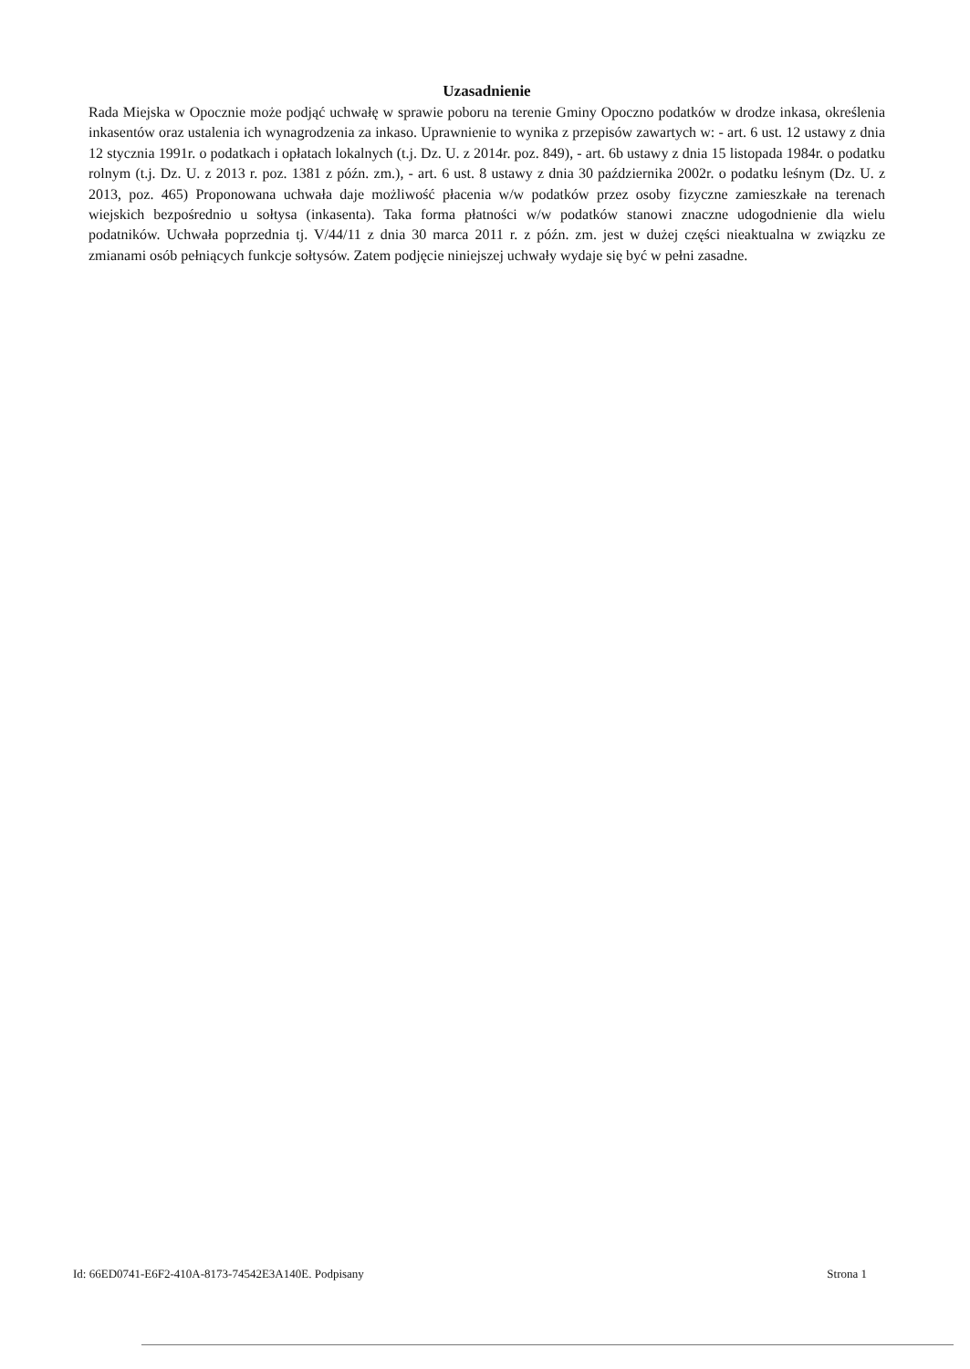Uzasadnienie
Rada Miejska w Opocznie może podjąć uchwałę w sprawie poboru na terenie Gminy Opoczno podatków w drodze inkasa, określenia inkasentów oraz ustalenia ich wynagrodzenia za inkaso. Uprawnienie to wynika z przepisów zawartych w: - art. 6 ust. 12 ustawy z dnia 12 stycznia 1991r. o podatkach i opłatach lokalnych (t.j. Dz. U. z 2014r. poz. 849), - art. 6b ustawy z dnia 15 listopada 1984r. o podatku rolnym (t.j. Dz. U. z 2013 r. poz. 1381 z późn. zm.), - art. 6 ust. 8 ustawy z dnia 30 października 2002r. o podatku leśnym (Dz. U. z 2013, poz. 465) Proponowana uchwała daje możliwość płacenia w/w podatków przez osoby fizyczne zamieszkałe na terenach wiejskich bezpośrednio u sołtysa (inkasenta). Taka forma płatności w/w podatków stanowi znaczne udogodnienie dla wielu podatników. Uchwała poprzednia tj. V/44/11 z dnia 30 marca 2011 r. z późn. zm. jest w dużej części nieaktualna w związku ze zmianami osób pełniących funkcje sołtysów. Zatem podjęcie niniejszej uchwały wydaje się być w pełni zasadne.
Id: 66ED0741-E6F2-410A-8173-74542E3A140E. Podpisany Strona 1